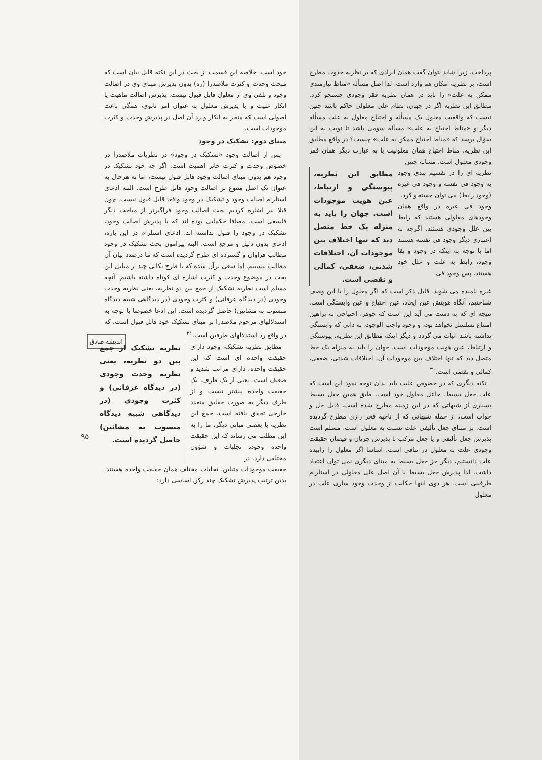اندیشه صادق
۹۵
پرداخت. زیرا شاید بتوان گفت همان ایرادی که بر نظریه حدوث مطرح است، بر نظریه امکان هم وارد است. لذا اصل مسأله «مناط نیازمندی ممکن به علت» را باید در همان نظریه فقر وجودی جستجو کرد. مطابق این نظریه اگر در جهان، نظام علی معلولی حاکم باشد چنین نیست که واقعیت معلول یک مسأله و احتیاج معلول به علت مسأله دیگر و «مناط احتیاج به علت» مسأله سومی باشد تا نوبت به این سؤال برسد که «مناط احتیاج ممکن به علت» چیست؟ در واقع مطابق این نظریه، مناط احتیاج همان معلولیت یا به عبارت دیگر همان فقر وجودی معلول است. مشابه چنین
نظریه ای را در تقسیم بندی وجود به وجود فی نفسه و وجود فی غیره (وجود رابط) می توان جستجو کرد.
وجود فی غیره در واقع همان وجودهای معلولی هستند که رابط بین علل وجودی هستند. اگرچه به اعتباری دیگر وجود فی نفسه هستند اما با توجه به اینکه در وجود و بقا وجود، رابط به علت و علل خود هستند، پس وجود فی
مطابق این نظریه، پیوستگی و ارتباط، عین هویت موجودات است. جهان را باید به منزله یک خط متصل دید که تنها اختلاف بین موجودات آن، اختلافات شدتی، ضعفی، کمالی و نقصی است.
غیره نامیده می شوند. قابل ذکر است که اگر معلول را با این وصف شناختیم، آنگاه هویتش عین ایجاد، عین احتیاج و عین وابستگی است. نتیجه ای که به دست می آید این است که جوهر، احتیاجی به براهین امتناع تسلسل نخواهد بود، و وجود واجب الوجود، به ذاتی که وابستگی نداشته باشد اثبات می گردد و دیگر اینکه مطابق این نظریه، پیوستگی و ارتباط، عین هویت موجودات است. جهان را باید به منزله یک خط متصل دید که تنها اختلاف بین موجودات آن، اختلافات شدتی، ضعفی، کمالی و نقصی است.<sup>۳۰</sup>
نکته دیگری که در خصوص علیت باید بدان توجه نمود این است که علت جعل بسیط، جاعل معلول خود است. طبق همین جعل بسیط بسیاری از شبهاتی که در این زمینه مطرح شده است، قابل حل و جواب است، از جمله شبهاتی که از ناحیه فخر رازی مطرح گردیده است. بر مبنای جعل تألیفی علت نسبت به معلول است. مسلم است پذیرش جعل تألیفی و یا جعل مرکب با پذیرش جریان و فیضان حقیقت وجودی علت به معلول در تنافی است. اساسا اگر معلول را زاییده علت دانستیم، دیگر جز جعل بسیط به مبنای دیگری نمی توان اعتقاد داشت. لذا پذیرش جعل بسیط با آن اصل علی معلولی در استلزام طرفینی است. هر دوی اینها حکایت از وحدت وجود ساری علت در معلول
خود است. خلاصه این قسمت از بحث در این نکته قابل بیان است که مبحث وحدت و کثرت ملاصدرا (ره) بدون پذیرش مبنای وی در اصالت وجود و تلقی وی از معلول قابل قبول نیست. پذیرش اصالت ماهیت یا انکار علیت و یا پذیرش معلول به عنوان امر ثانوی، همگی باعث اصولی است که منجر به انکار و رد آن اصل در پذیرش وحدت و کثرت موجودات است.
مبنای دوم: تشکیک در وجود
پس از اصالت وجود «تشکیک در وجود» در نظریات ملاصدرا در خصوص وحدت و کثرت حائز اهمیت است. اگر چه خود تشکیک در وجود هم بدون مبنای اصالت وجود قابل قبول نیست، اما به هرحال به عنوان یک اصل متنوع بر اصالت وجود قابل طرح است. البته ادعای استلزام اصالت وجود و تشکیک در وجود واقعا قابل قبول نیست. چون قبلا نیز اشاره کردیم بحث اصالت وجود فراگیرتر از مباحث دیگر فلسفی است. مضافا حکمایی بوده اند که با پذیرش اصالت وجود، تشکیک در وجود را قبول نداشته اند. ادعای استلزام در این باره، ادعای بدون دلیل و مرجع است. البته پیرامون بحث تشکیک در وجود مطالب فراوان و گسترده ای طرح گردیده است که ما درصدد بیان آن مطالب نیستیم. اما سعی برآن شده که با طرح نکاتی چند از مبانی این بحث در موضوع وحدت و کثرت اشاره ای کوتاه داشته باشیم. آنچه مسلم است نظریه تشکیک از جمع بین دو نظریه، یعنی نظریه وحدت وجودی (در دیدگاه عرفانی) و کثرت وجودی (در دیدگاهی شبیه دیدگاه منسوب به مشائین) حاصل گردیده است. این ادعا خصوصا با توجه به استدلالهای مرحوم ملاصدرا بر مبنای تشکیک خود قابل قبول است، که در واقع رد استدلالهای طرفین است.<sup>۳۱</sup>
مطابق نظریه تشکیک، وجود دارای حقیقت واحده ای است که این حقیقت واحده، دارای مراتب شدید و ضعیف است. یعنی از یک طرف، یک حقیقت واحده بیشتر نیست و از طرف دیگر به صورت حقایق متعدد خارجی تحقق یافته است. جمع این نظریه با بعضی مبانی دیگر، ما را به این مطلب می رساند که این حقیقت واحده وجود، تجلیات و شؤون مختلفی دارد. در
نظریه تشکیک از جمع بین دو نظریه، یعنی نظریه وحدت وجودی (در دیدگاه عرفانی) و کثرت وجودی (در دیدگاهی شبیه دیدگاه منسوب به مشائین) حاصل گردیده است.
حقیقت موجودات متباین، تجلیات مختلف همان حقیقت واحده هستند. بدین ترتیب پذیرش تشکیک چند رکن اساسی دارد: